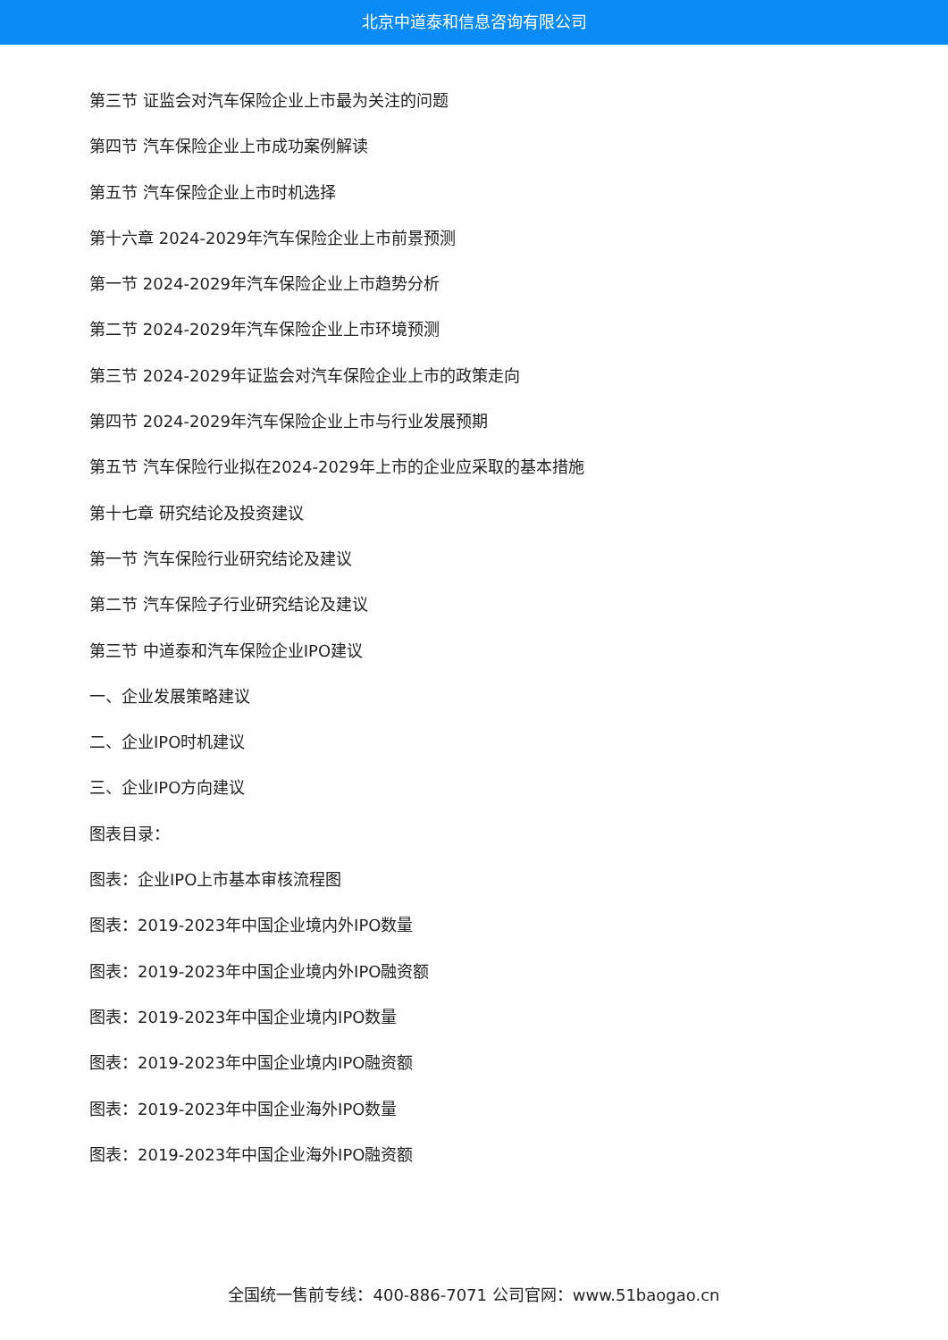北京中道泰和信息咨询有限公司
第三节 证监会对汽车保险企业上市最为关注的问题
第四节 汽车保险企业上市成功案例解读
第五节 汽车保险企业上市时机选择
第十六章 2024-2029年汽车保险企业上市前景预测
第一节 2024-2029年汽车保险企业上市趋势分析
第二节 2024-2029年汽车保险企业上市环境预测
第三节 2024-2029年证监会对汽车保险企业上市的政策走向
第四节 2024-2029年汽车保险企业上市与行业发展预期
第五节 汽车保险行业拟在2024-2029年上市的企业应采取的基本措施
第十七章 研究结论及投资建议
第一节 汽车保险行业研究结论及建议
第二节 汽车保险子行业研究结论及建议
第三节 中道泰和汽车保险企业IPO建议
一、企业发展策略建议
二、企业IPO时机建议
三、企业IPO方向建议
图表目录：
图表：企业IPO上市基本审核流程图
图表：2019-2023年中国企业境内外IPO数量
图表：2019-2023年中国企业境内外IPO融资额
图表：2019-2023年中国企业境内IPO数量
图表：2019-2023年中国企业境内IPO融资额
图表：2019-2023年中国企业海外IPO数量
图表：2019-2023年中国企业海外IPO融资额
全国统一售前专线：400-886-7071 公司官网：www.51baogao.cn